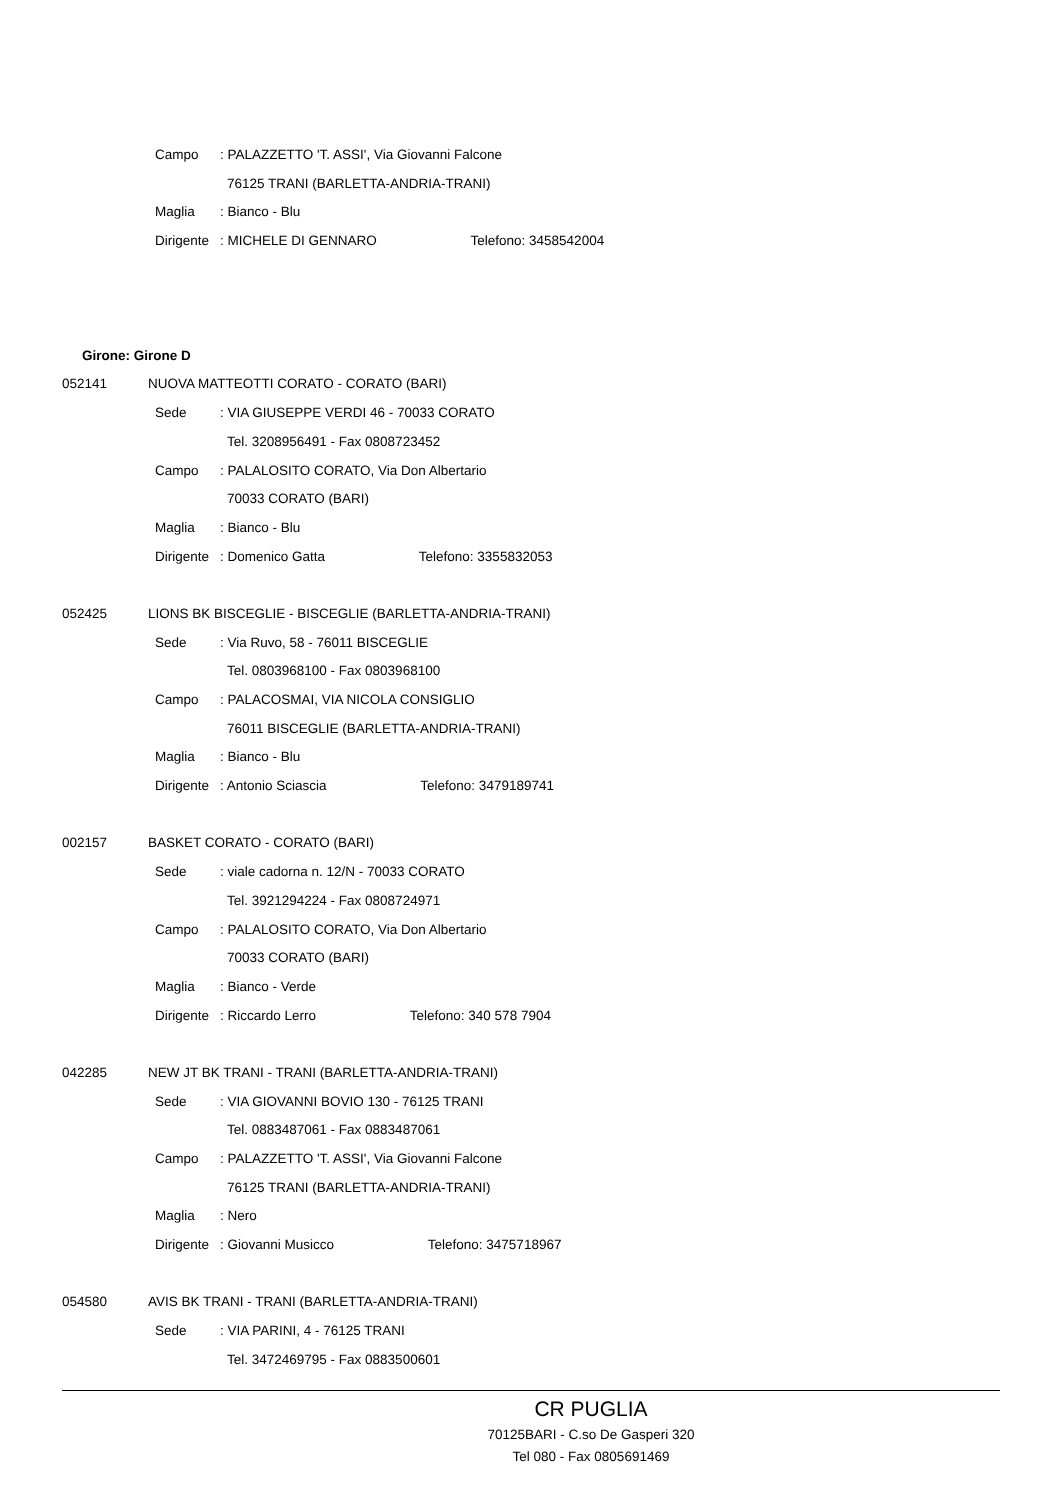Campo: PALAZZETTO 'T. ASSI', Via Giovanni Falcone
76125 TRANI (BARLETTA-ANDRIA-TRANI)
Maglia: Bianco - Blu
Dirigente: MICHELE DI GENNARO Telefono: 3458542004
Girone: Girone D
052141 NUOVA MATTEOTTI CORATO - CORATO (BARI)
Sede: VIA GIUSEPPE VERDI 46 - 70033 CORATO
Tel. 3208956491 - Fax 0808723452
Campo: PALALOSITO CORATO, Via Don Albertario
70033 CORATO (BARI)
Maglia: Bianco - Blu
Dirigente: Domenico Gatta Telefono: 3355832053
052425 LIONS BK BISCEGLIE - BISCEGLIE (BARLETTA-ANDRIA-TRANI)
Sede: Via Ruvo, 58 - 76011 BISCEGLIE
Tel. 0803968100 - Fax 0803968100
Campo: PALACOSMAI, VIA NICOLA CONSIGLIO
76011 BISCEGLIE (BARLETTA-ANDRIA-TRANI)
Maglia: Bianco - Blu
Dirigente: Antonio Sciascia Telefono: 3479189741
002157 BASKET CORATO - CORATO (BARI)
Sede: viale cadorna n. 12/N - 70033 CORATO
Tel. 3921294224 - Fax 0808724971
Campo: PALALOSITO CORATO, Via Don Albertario
70033 CORATO (BARI)
Maglia: Bianco - Verde
Dirigente: Riccardo Lerro Telefono: 340 578 7904
042285 NEW JT BK TRANI - TRANI (BARLETTA-ANDRIA-TRANI)
Sede: VIA GIOVANNI BOVIO 130 - 76125 TRANI
Tel. 0883487061 - Fax 0883487061
Campo: PALAZZETTO 'T. ASSI', Via Giovanni Falcone
76125 TRANI (BARLETTA-ANDRIA-TRANI)
Maglia: Nero
Dirigente: Giovanni Musicco Telefono: 3475718967
054580 AVIS BK TRANI - TRANI (BARLETTA-ANDRIA-TRANI)
Sede: VIA PARINI, 4 - 76125 TRANI
Tel. 3472469795 - Fax 0883500601
CR PUGLIA
70125BARI - C.so De Gasperi 320
Tel 080 - Fax 0805691469